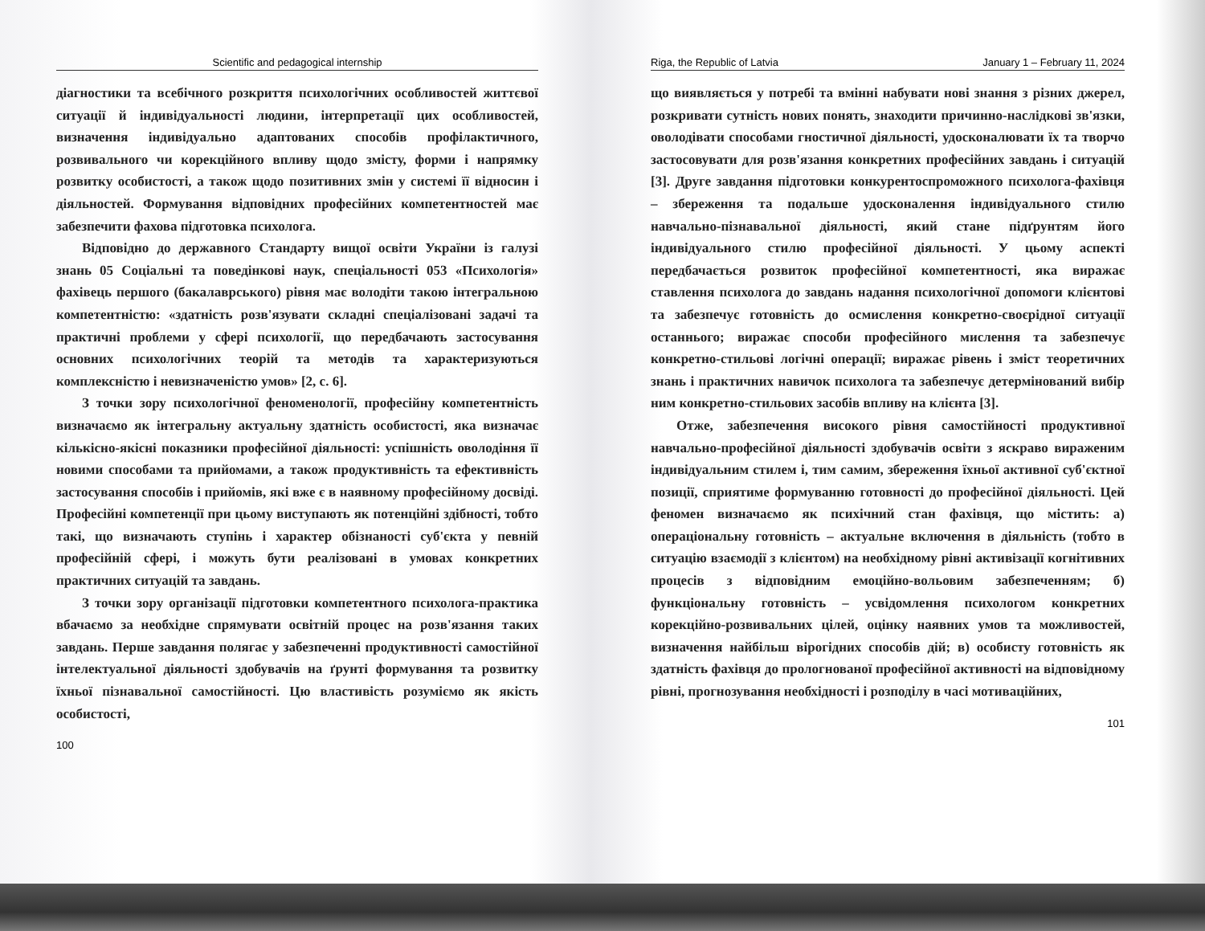Scientific and pedagogical internship
діагностики та всебічного розкриття психологічних особливостей життєвої ситуації й індивідуальності людини, інтерпретації цих особливостей, визначення індивідуально адаптованих способів профілактичного, розвивального чи корекційного впливу щодо змісту, форми і напрямку розвитку особистості, а також щодо позитивних змін у системі її відносин і діяльностей. Формування відповідних професійних компетентностей має забезпечити фахова підготовка психолога.
Відповідно до державного Стандарту вищої освіти України із галузі знань 05 Соціальні та поведінкові наук, спеціальності 053 «Психологія» фахівець першого (бакалаврського) рівня має володіти такою інтегральною компетентністю: «здатність розв'язувати складні спеціалізовані задачі та практичні проблеми у сфері психології, що передбачають застосування основних психологічних теорій та методів та характеризуються комплексністю і невизначеністю умов» [2, с. 6].
З точки зору психологічної феноменології, професійну компетентність визначаємо як інтегральну актуальну здатність особистості, яка визначає кількісно-якісні показники професійної діяльності: успішність оволодіння її новими способами та прийомами, а також продуктивність та ефективність застосування способів і прийомів, які вже є в наявному професійному досвіді. Професійні компетенції при цьому виступають як потенційні здібності, тобто такі, що визначають ступінь і характер обізнаності суб'єкта у певній професійній сфері, і можуть бути реалізовані в умовах конкретних практичних ситуацій та завдань.
З точки зору організації підготовки компетентного психолога-практика вбачаємо за необхідне спрямувати освітній процес на розв'язання таких завдань. Перше завдання полягає у забезпеченні продуктивності самостійної інтелектуальної діяльності здобувачів на ґрунті формування та розвитку їхньої пізнавальної самостійності. Цю властивість розуміємо як якість особистості,
100
Riga, the Republic of Latvia January 1 – February 11, 2024
що виявляється у потребі та вмінні набувати нові знання з різних джерел, розкривати сутність нових понять, знаходити причинно-наслідкові зв'язки, оволодівати способами гностичної діяльності, удосконалювати їх та творчо застосовувати для розв'язання конкретних професійних завдань і ситуацій [3]. Друге завдання підготовки конкурентоспроможного психолога-фахівця – збереження та подальше удосконалення індивідуального стилю навчально-пізнавальної діяльності, який стане підґрунтям його індивідуального стилю професійної діяльності. У цьому аспекті передбачається розвиток професійної компетентності, яка виражає ставлення психолога до завдань надання психологічної допомоги клієнтові та забезпечує готовність до осмислення конкретно-своєрідної ситуації останнього; виражає способи професійного мислення та забезпечує конкретно-стильові логічні операції; виражає рівень і зміст теоретичних знань і практичних навичок психолога та забезпечує детермінований вибір ним конкретно-стильових засобів впливу на клієнта [3].
Отже, забезпечення високого рівня самостійності продуктивної навчально-професійної діяльності здобувачів освіти з яскраво вираженим індивідуальним стилем і, тим самим, збереження їхньої активної суб'єктної позиції, сприятиме формуванню готовності до професійної діяльності. Цей феномен визначаємо як психічний стан фахівця, що містить: а) операціональну готовність – актуальне включення в діяльність (тобто в ситуацію взаємодії з клієнтом) на необхідному рівні активізації когнітивних процесів з відповідним емоційно-вольовим забезпеченням; б) функціональну готовність – усвідомлення психологом конкретних корекційно-розвивальних цілей, оцінку наявних умов та можливостей, визначення найбільш вірогідних способів дій; в) особисту готовність як здатність фахівця до прологнованої професійної активності на відповідному рівні, прогнозування необхідності і розподілу в часі мотиваційних,
101